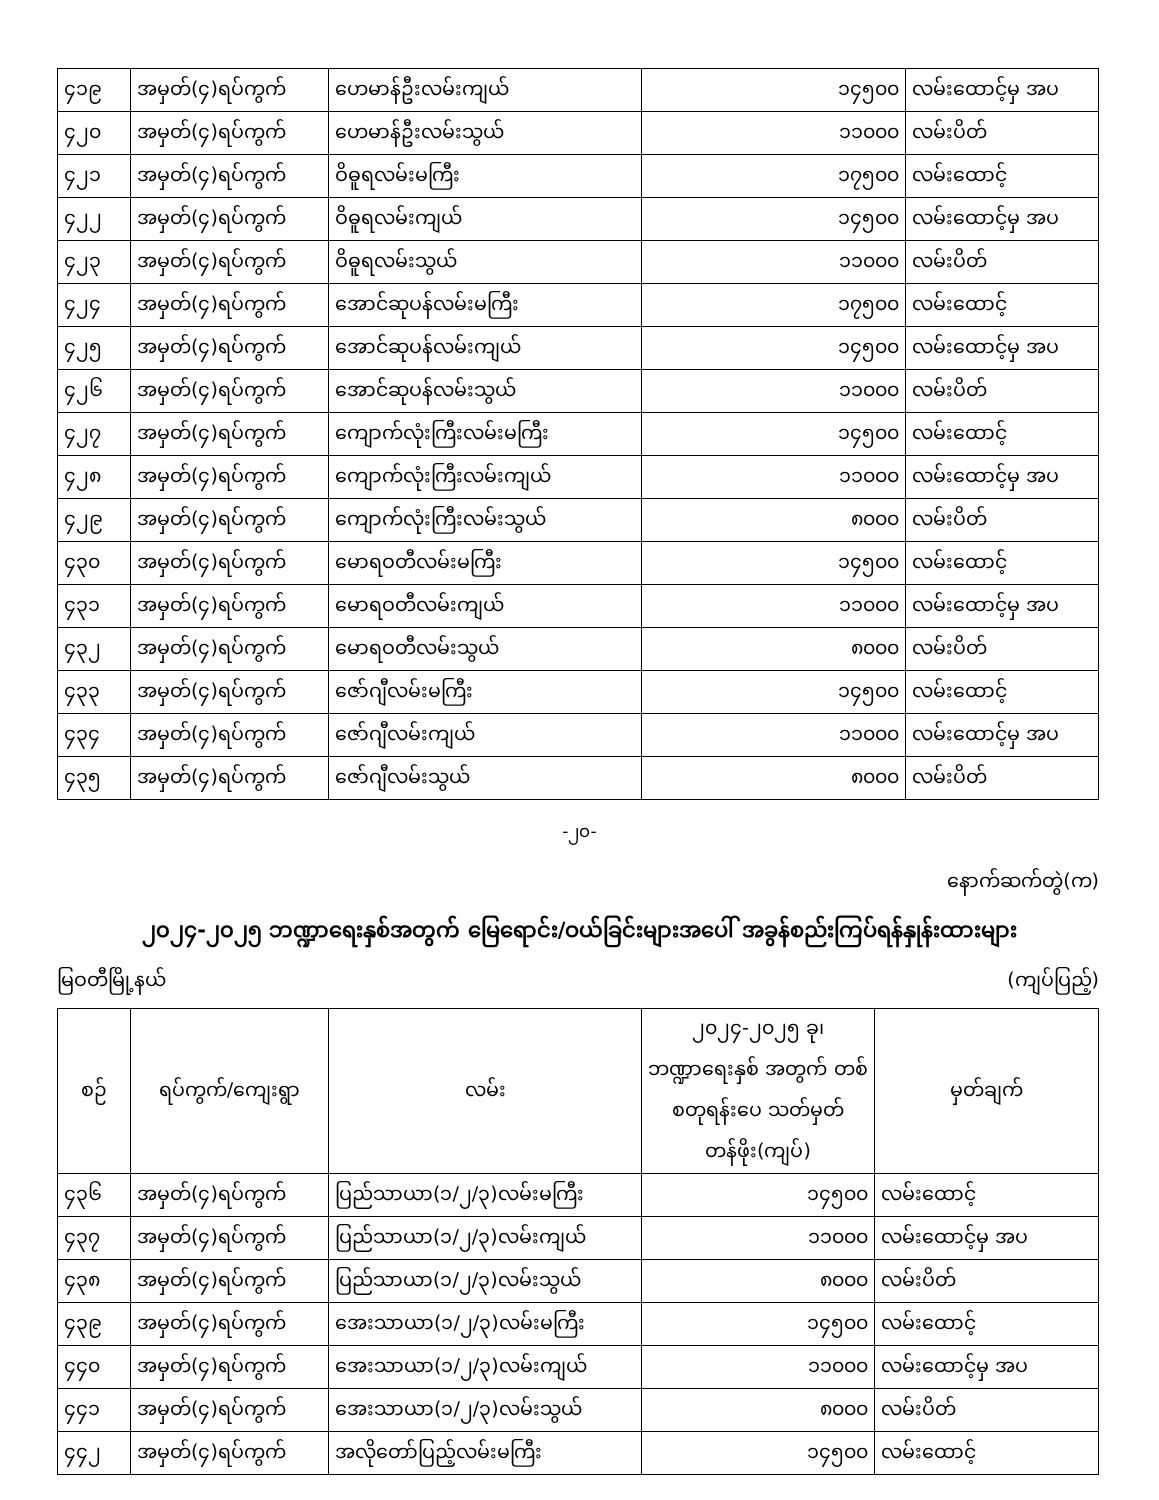| ၄၁၉ | အမှတ်(၄)ရပ်ကွက် | ဟေမာန်ဦးလမ်းကျယ် | ၁၄၅၀၀ | လမ်းထောင့်မှ အပ |
| ၄၂၀ | အမှတ်(၄)ရပ်ကွက် | ဟေမာန်ဦးလမ်းသွယ် | ၁၁၀၀၀ | လမ်းပိတ် |
| ၄၂၁ | အမှတ်(၄)ရပ်ကွက် | ဝိဓူရလမ်းမကြီး | ၁၇၅၀၀ | လမ်းထောင့် |
| ၄၂၂ | အမှတ်(၄)ရပ်ကွက် | ဝိဓူရလမ်းကျယ် | ၁၄၅၀၀ | လမ်းထောင့်မှ အပ |
| ၄၂၃ | အမှတ်(၄)ရပ်ကွက် | ဝိဓူရလမ်းသွယ် | ၁၁၀၀၀ | လမ်းပိတ် |
| ၄၂၄ | အမှတ်(၄)ရပ်ကွက် | အောင်ဆုပန်လမ်းမကြီး | ၁၇၅၀၀ | လမ်းထောင့် |
| ၄၂၅ | အမှတ်(၄)ရပ်ကွက် | အောင်ဆုပန်လမ်းကျယ် | ၁၄၅၀၀ | လမ်းထောင့်မှ အပ |
| ၄၂၆ | အမှတ်(၄)ရပ်ကွက် | အောင်ဆုပန်လမ်းသွယ် | ၁၁၀၀၀ | လမ်းပိတ် |
| ၄၂၇ | အမှတ်(၄)ရပ်ကွက် | ကျောက်လုံးကြီးလမ်းမကြီး | ၁၄၅၀၀ | လမ်းထောင့် |
| ၄၂၈ | အမှတ်(၄)ရပ်ကွက် | ကျောက်လုံးကြီးလမ်းကျယ် | ၁၁၀၀၀ | လမ်းထောင့်မှ အပ |
| ၄၂၉ | အမှတ်(၄)ရပ်ကွက် | ကျောက်လုံးကြီးလမ်းသွယ် | ၈၀၀၀ | လမ်းပိတ် |
| ၄၃၀ | အမှတ်(၄)ရပ်ကွက် | မောရဝတီလမ်းမကြီး | ၁၄၅၀၀ | လမ်းထောင့် |
| ၄၃၁ | အမှတ်(၄)ရပ်ကွက် | မောရဝတီလမ်းကျယ် | ၁၁၀၀၀ | လမ်းထောင့်မှ အပ |
| ၄၃၂ | အမှတ်(၄)ရပ်ကွက် | မောရဝတီလမ်းသွယ် | ၈၀၀၀ | လမ်းပိတ် |
| ၄၃၃ | အမှတ်(၄)ရပ်ကွက် | ဇော်ဂျီလမ်းမကြီး | ၁၄၅၀၀ | လမ်းထောင့် |
| ၄၃၄ | အမှတ်(၄)ရပ်ကွက် | ဇော်ဂျီလမ်းကျယ် | ၁၁၀၀၀ | လမ်းထောင့်မှ အပ |
| ၄၃၅ | အမှတ်(၄)ရပ်ကွက် | ဇော်ဂျီလမ်းသွယ် | ၈၀၀၀ | လမ်းပိတ် |
-၂၀-
နောက်ဆက်တွဲ(က)
၂၀၂၄-၂၀၂၅ ဘဏ္ဍာရေးနှစ်အတွက် မြေရောင်း/ဝယ်ခြင်းများအပေါ် အခွန်စည်းကြပ်ရန်နှုန်းထားများ
မြဝတီမြို့နယ် (ကျပ်ပြည့်)
| စဉ် | ရပ်ကွက်/ကျေးရွာ | လမ်း | ၂၀၂၄-၂၀၂၅ ခု၊ ဘဏ္ဍာရေးနှစ် အတွက် တစ်စတုရန်းပေ သတ်မှတ်တန်ဖိုး(ကျပ်) | မှတ်ချက် |
| --- | --- | --- | --- | --- |
| ၄၃၆ | အမှတ်(၄)ရပ်ကွက် | ပြည်သာယာ(၁/၂/၃)လမ်းမကြီး | ၁၄၅၀၀ | လမ်းထောင့် |
| ၄၃၇ | အမှတ်(၄)ရပ်ကွက် | ပြည်သာယာ(၁/၂/၃)လမ်းကျယ် | ၁၁၀၀၀ | လမ်းထောင့်မှ အပ |
| ၄၃၈ | အမှတ်(၄)ရပ်ကွက် | ပြည်သာယာ(၁/၂/၃)လမ်းသွယ် | ၈၀၀၀ | လမ်းပိတ် |
| ၄၃၉ | အမှတ်(၄)ရပ်ကွက် | အေးသာယာ(၁/၂/၃)လမ်းမကြီး | ၁၄၅၀၀ | လမ်းထောင့် |
| ၄၄၀ | အမှတ်(၄)ရပ်ကွက် | အေးသာယာ(၁/၂/၃)လမ်းကျယ် | ၁၁၀၀၀ | လမ်းထောင့်မှ အပ |
| ၄၄၁ | အမှတ်(၄)ရပ်ကွက် | အေးသာယာ(၁/၂/၃)လမ်းသွယ် | ၈၀၀၀ | လမ်းပိတ် |
| ၄၄၂ | အမှတ်(၄)ရပ်ကွက် | အလိုတော်ပြည့်လမ်းမကြီး | ၁၄၅၀၀ | လမ်းထောင့် |